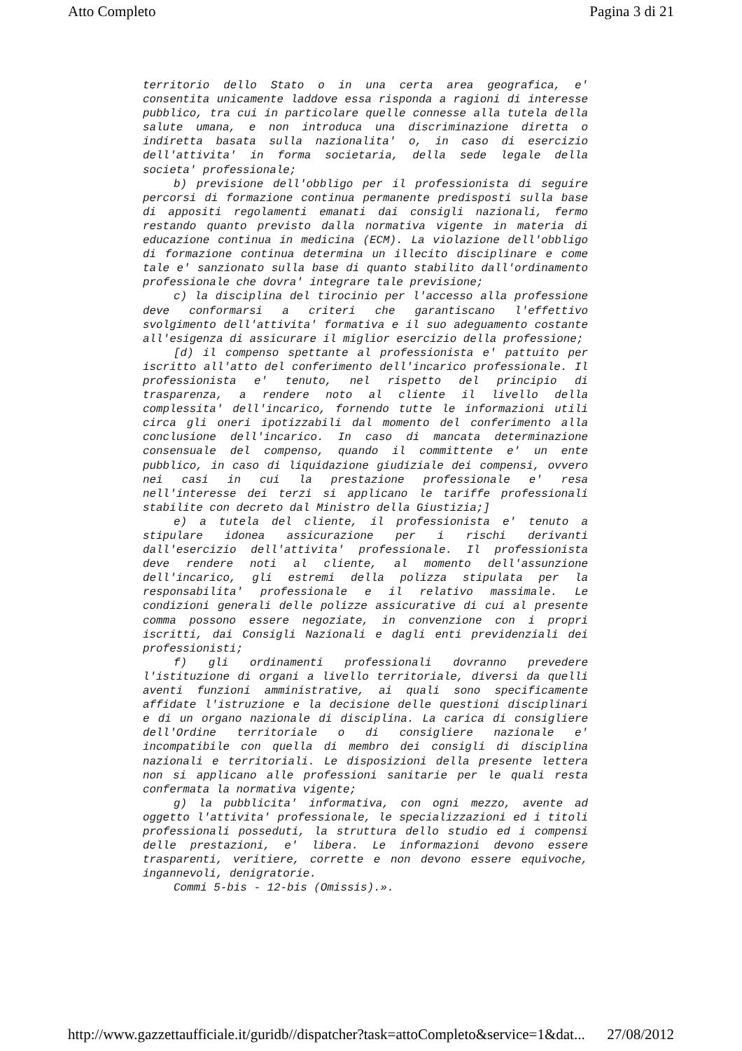Atto Completo Pagina 3 di 21
territorio dello Stato o in una certa area geografica, e' consentita unicamente laddove essa risponda a ragioni di interesse pubblico, tra cui in particolare quelle connesse alla tutela della salute umana, e non introduca una discriminazione diretta o indiretta basata sulla nazionalita' o, in caso di esercizio dell'attivita' in forma societaria, della sede legale della societa' professionale;
b) previsione dell'obbligo per il professionista di seguire percorsi di formazione continua permanente predisposti sulla base di appositi regolamenti emanati dai consigli nazionali, fermo restando quanto previsto dalla normativa vigente in materia di educazione continua in medicina (ECM). La violazione dell'obbligo di formazione continua determina un illecito disciplinare e come tale e' sanzionato sulla base di quanto stabilito dall'ordinamento professionale che dovra' integrare tale previsione;
c) la disciplina del tirocinio per l'accesso alla professione deve conformarsi a criteri che garantiscano l'effettivo svolgimento dell'attivita' formativa e il suo adeguamento costante all'esigenza di assicurare il miglior esercizio della professione;
[d) il compenso spettante al professionista e' pattuito per iscritto all'atto del conferimento dell'incarico professionale. Il professionista e' tenuto, nel rispetto del principio di trasparenza, a rendere noto al cliente il livello della complessita' dell'incarico, fornendo tutte le informazioni utili circa gli oneri ipotizzabili dal momento del conferimento alla conclusione dell'incarico. In caso di mancata determinazione consensuale del compenso, quando il committente e' un ente pubblico, in caso di liquidazione giudiziale dei compensi, ovvero nei casi in cui la prestazione professionale e' resa nell'interesse dei terzi si applicano le tariffe professionali stabilite con decreto dal Ministro della Giustizia;]
e) a tutela del cliente, il professionista e' tenuto a stipulare idonea assicurazione per i rischi derivanti dall'esercizio dell'attivita' professionale. Il professionista deve rendere noti al cliente, al momento dell'assunzione dell'incarico, gli estremi della polizza stipulata per la responsabilita' professionale e il relativo massimale. Le condizioni generali delle polizze assicurative di cui al presente comma possono essere negoziate, in convenzione con i propri iscritti, dai Consigli Nazionali e dagli enti previdenziali dei professionisti;
f) gli ordinamenti professionali dovranno prevedere l'istituzione di organi a livello territoriale, diversi da quelli aventi funzioni amministrative, ai quali sono specificamente affidate l'istruzione e la decisione delle questioni disciplinari e di un organo nazionale di disciplina. La carica di consigliere dell'Ordine territoriale o di consigliere nazionale e' incompatibile con quella di membro dei consigli di disciplina nazionali e territoriali. Le disposizioni della presente lettera non si applicano alle professioni sanitarie per le quali resta confermata la normativa vigente;
g) la pubblicita' informativa, con ogni mezzo, avente ad oggetto l'attivita' professionale, le specializzazioni ed i titoli professionali posseduti, la struttura dello studio ed i compensi delle prestazioni, e' libera. Le informazioni devono essere trasparenti, veritiere, corrette e non devono essere equivoche, ingannevoli, denigratorie.
Commi 5-bis - 12-bis (Omissis).».
http://www.gazzettaufficiale.it/guridb//dispatcher?task=attoCompleto&service=1&dat... 27/08/2012